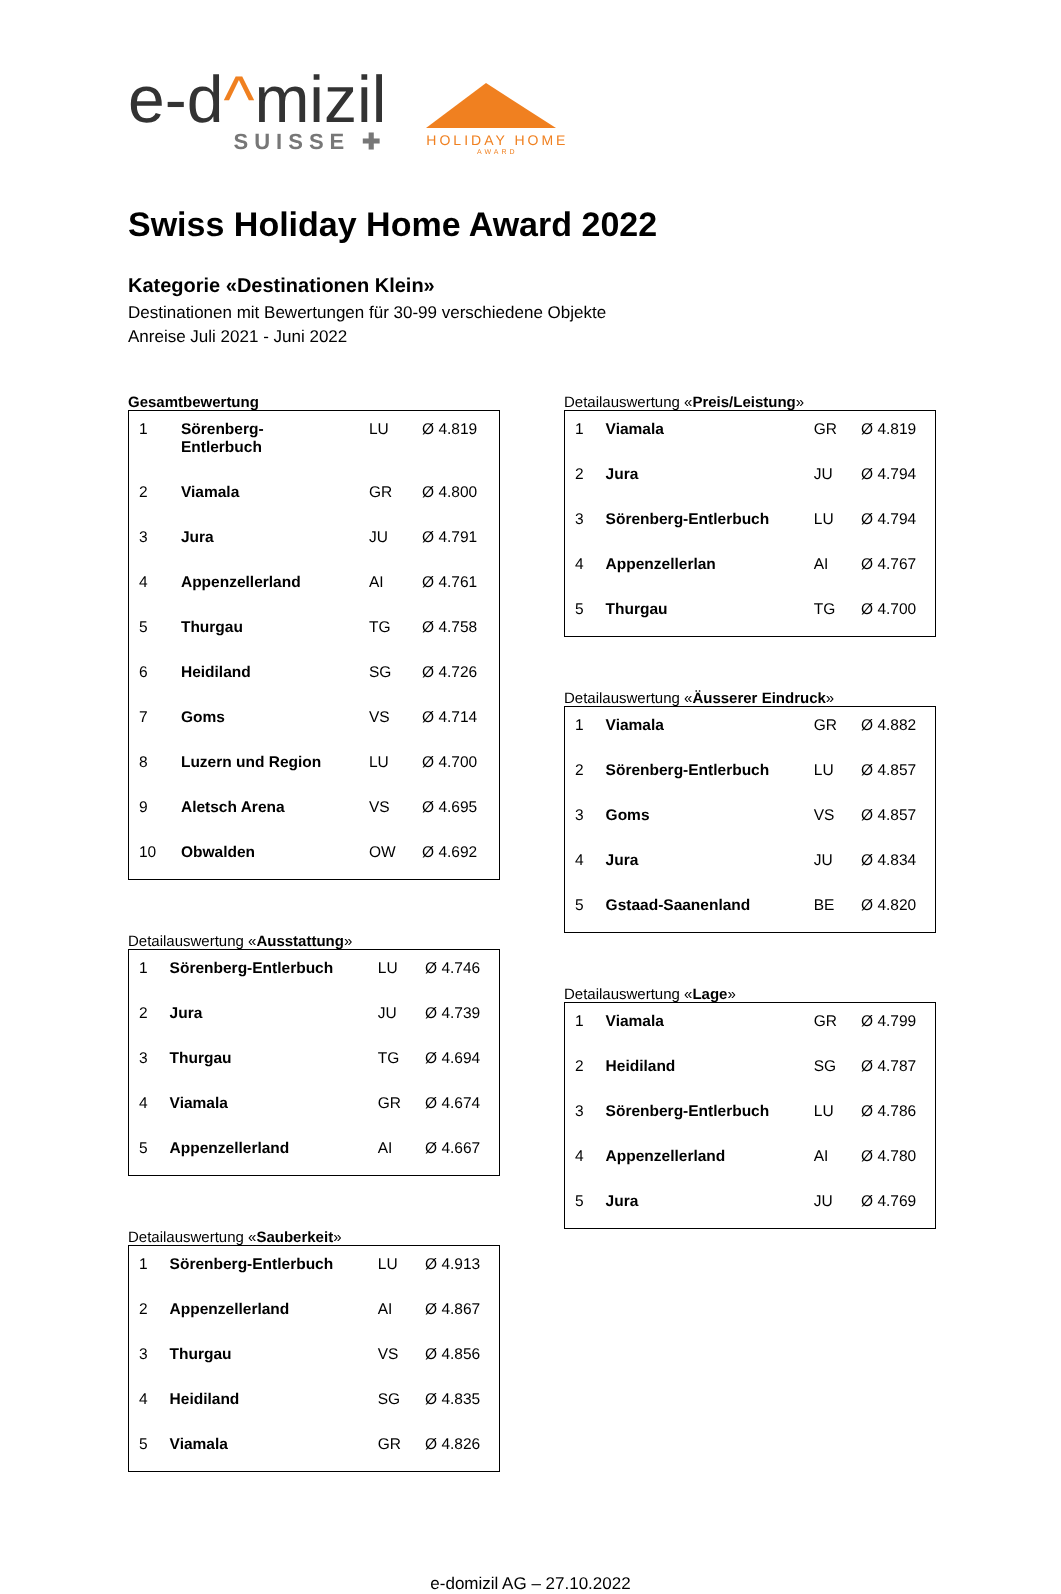e-d^mizil
SUISSE ✚
HOLIDAY HOME
AWARD
Swiss Holiday Home Award 2022
Kategorie «Destinationen Klein»
Destinationen mit Bewertungen für 30-99 verschiedene Objekte
Anreise Juli 2021 - Juni 2022
Gesamtbewertung
| 1 | Sörenberg- Entlerbuch | LU | Ø 4.819 |
| 2 | Viamala | GR | Ø 4.800 |
| 3 | Jura | JU | Ø 4.791 |
| 4 | Appenzellerland | AI | Ø 4.761 |
| 5 | Thurgau | TG | Ø 4.758 |
| 6 | Heidiland | SG | Ø 4.726 |
| 7 | Goms | VS | Ø 4.714 |
| 8 | Luzern und Region | LU | Ø 4.700 |
| 9 | Aletsch Arena | VS | Ø 4.695 |
| 10 | Obwalden | OW | Ø 4.692 |
Detailauswertung «Ausstattung»
| 1 | Sörenberg-Entlerbuch | LU | Ø 4.746 |
| 2 | Jura | JU | Ø 4.739 |
| 3 | Thurgau | TG | Ø 4.694 |
| 4 | Viamala | GR | Ø 4.674 |
| 5 | Appenzellerland | AI | Ø 4.667 |
Detailauswertung «Sauberkeit»
| 1 | Sörenberg-Entlerbuch | LU | Ø 4.913 |
| 2 | Appenzellerland | AI | Ø 4.867 |
| 3 | Thurgau | VS | Ø 4.856 |
| 4 | Heidiland | SG | Ø 4.835 |
| 5 | Viamala | GR | Ø 4.826 |
Detailauswertung «Preis/Leistung»
| 1 | Viamala | GR | Ø 4.819 |
| 2 | Jura | JU | Ø 4.794 |
| 3 | Sörenberg-Entlerbuch | LU | Ø 4.794 |
| 4 | Appenzellerlan | AI | Ø 4.767 |
| 5 | Thurgau | TG | Ø 4.700 |
Detailauswertung «Äusserer Eindruck»
| 1 | Viamala | GR | Ø 4.882 |
| 2 | Sörenberg-Entlerbuch | LU | Ø 4.857 |
| 3 | Goms | VS | Ø 4.857 |
| 4 | Jura | JU | Ø 4.834 |
| 5 | Gstaad-Saanenland | BE | Ø 4.820 |
Detailauswertung «Lage»
| 1 | Viamala | GR | Ø 4.799 |
| 2 | Heidiland | SG | Ø 4.787 |
| 3 | Sörenberg-Entlerbuch | LU | Ø 4.786 |
| 4 | Appenzellerland | AI | Ø 4.780 |
| 5 | Jura | JU | Ø 4.769 |
e-domizil AG – 27.10.2022